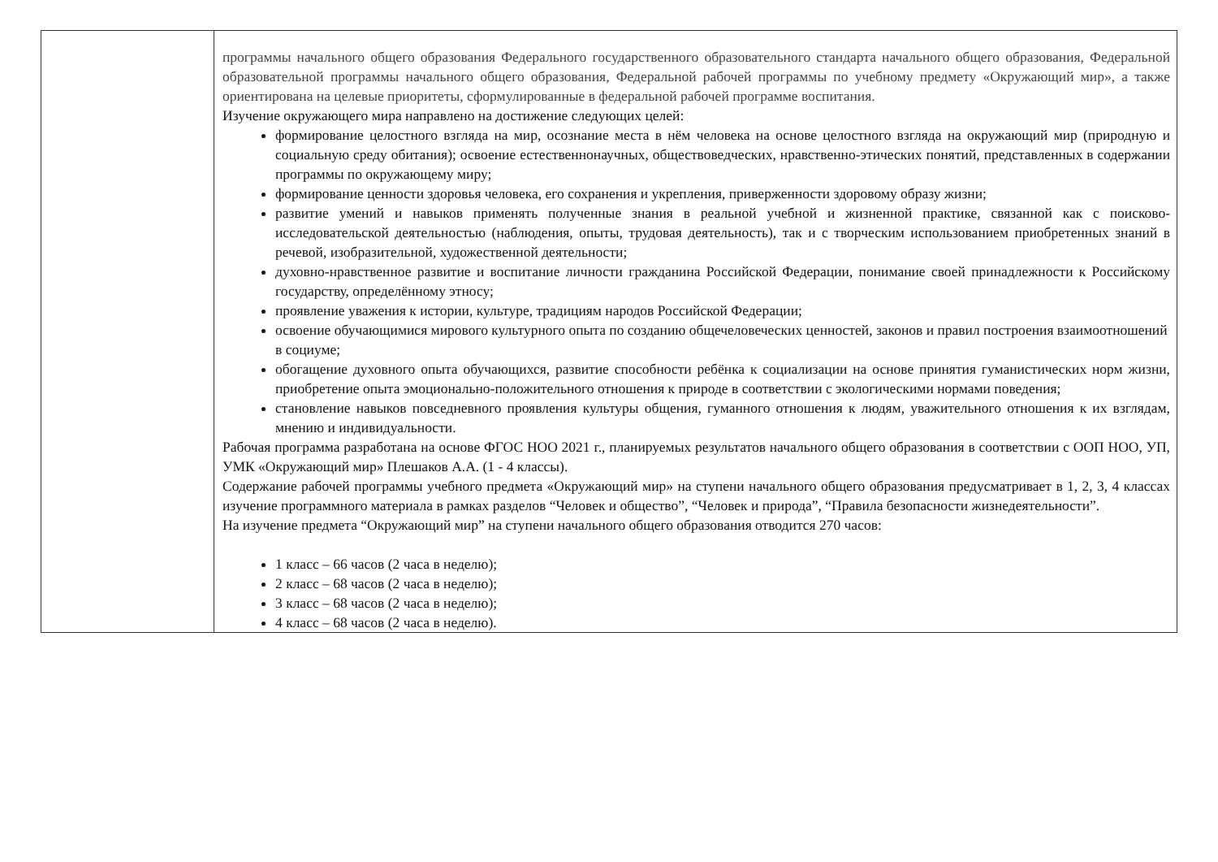| | программы начального общего образования Федерального государственного образовательного стандарта начального общего образования, Федеральной образовательной программы начального общего образования, Федеральной рабочей программы по учебному предмету «Окружающий мир», а также ориентирована на целевые приоритеты, сформулированные в федеральной рабочей программе воспитания. Изучение окружающего мира направлено на достижение следующих целей: формирование целостного взгляда на мир, осознание места в нём человека на основе целостного взгляда на окружающий мир (природную и социальную среду обитания); освоение естественнонаучных, обществоведческих, нравственно-этических понятий, представленных в содержании программы по окружающему миру; формирование ценности здоровья человека, его сохранения и укрепления, приверженности здоровому образу жизни; развитие умений и навыков применять полученные знания в реальной учебной и жизненной практике, связанной как с поисково-исследовательской деятельностью (наблюдения, опыты, трудовая деятельность), так и с творческим использованием приобретенных знаний в речевой, изобразительной, художественной деятельности; духовно-нравственное развитие и воспитание личности гражданина Российской Федерации, понимание своей принадлежности к Российскому государству, определённому этносу; проявление уважения к истории, культуре, традициям народов Российской Федерации; освоение обучающимися мирового культурного опыта по созданию общечеловеческих ценностей, законов и правил построения взаимоотношений в социуме; обогащение духовного опыта обучающихся, развитие способности ребёнка к социализации на основе принятия гуманистических норм жизни, приобретение опыта эмоционально-положительного отношения к природе в соответствии с экологическими нормами поведения; становление навыков повседневного проявления культуры общения, гуманного отношения к людям, уважительного отношения к их взглядам, мнению и индивидуальности. Рабочая программа разработана на основе ФГОС НОО 2021 г., планируемых результатов начального общего образования в соответствии с ООП НОО, УП, УМК «Окружающий мир» Плешаков А.А. (1 - 4 классы). Содержание рабочей программы учебного предмета «Окружающий мир» на ступени начального общего образования предусматривает в 1, 2, 3, 4 классах изучение программного материала в рамках разделов “Человек и общество”, “Человек и природа”, “Правила безопасности жизнедеятельности”. На изучение предмета “Окружающий мир” на ступени начального общего образования отводится 270 часов: 1 класс – 66 часов (2 часа в неделю); 2 класс – 68 часов (2 часа в неделю); 3 класс – 68 часов (2 часа в неделю); 4 класс – 68 часов (2 часа в неделю). |